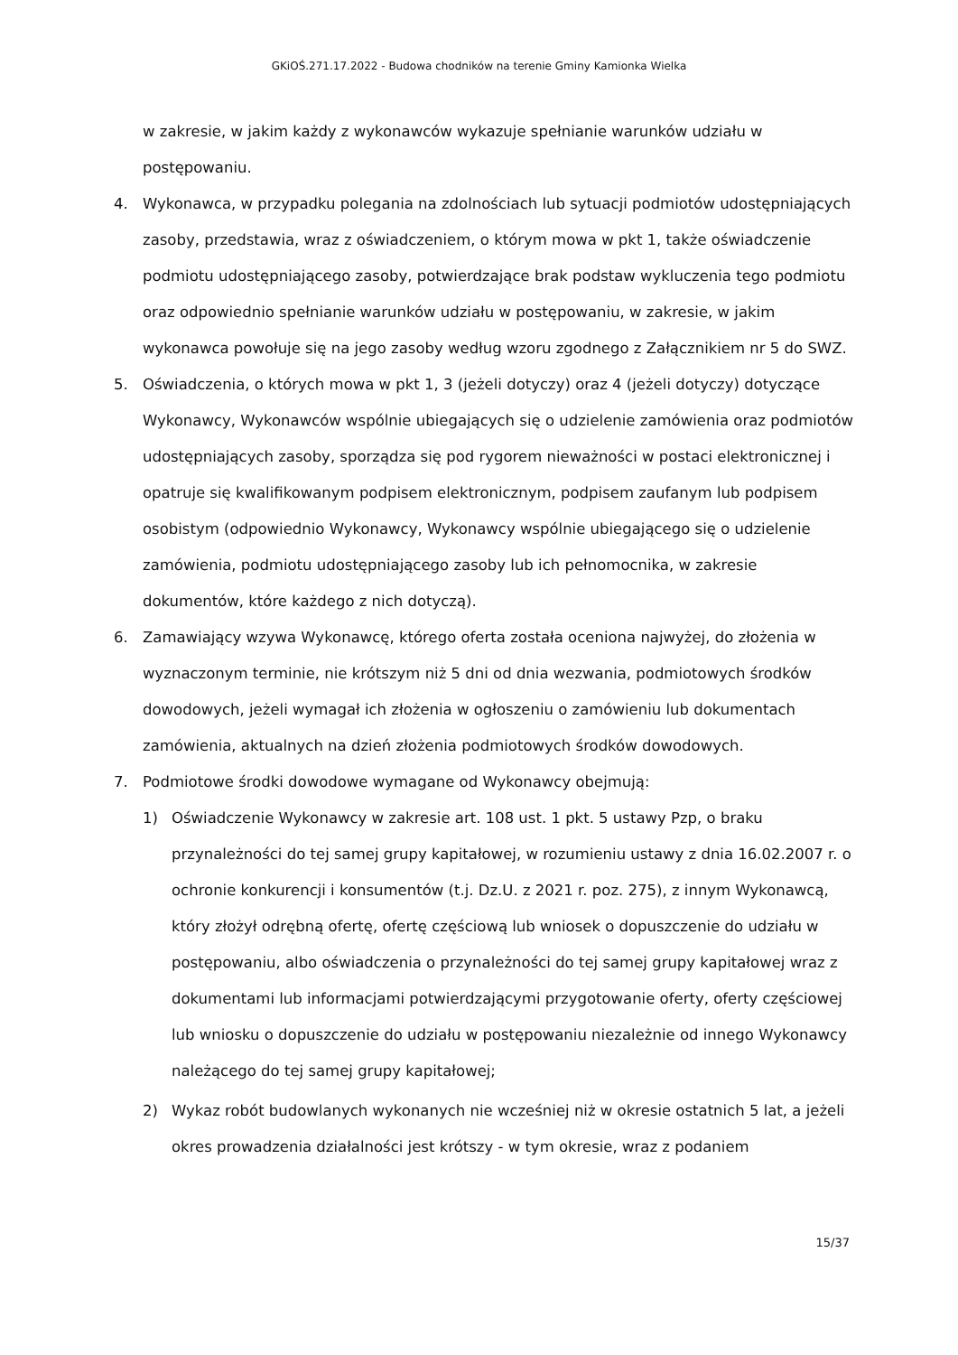GKiOŚ.271.17.2022 - Budowa chodników na terenie Gminy Kamionka Wielka
w zakresie, w jakim każdy z wykonawców wykazuje spełnianie warunków udziału w postępowaniu.
4. Wykonawca, w przypadku polegania na zdolnościach lub sytuacji podmiotów udostępniających zasoby, przedstawia, wraz z oświadczeniem, o którym mowa w pkt 1, także oświadczenie podmiotu udostępniającego zasoby, potwierdzające brak podstaw wykluczenia tego podmiotu oraz odpowiednio spełnianie warunków udziału w postępowaniu, w zakresie, w jakim wykonawca powołuje się na jego zasoby według wzoru zgodnego z Załącznikiem nr 5 do SWZ.
5. Oświadczenia, o których mowa w pkt 1, 3 (jeżeli dotyczy) oraz 4 (jeżeli dotyczy) dotyczące Wykonawcy, Wykonawców wspólnie ubiegających się o udzielenie zamówienia oraz podmiotów udostępniających zasoby, sporządza się pod rygorem nieważności w postaci elektronicznej i opatruje się kwalifikowanym podpisem elektronicznym, podpisem zaufanym lub podpisem osobistym (odpowiednio Wykonawcy, Wykonawcy wspólnie ubiegającego się o udzielenie zamówienia, podmiotu udostępniającego zasoby lub ich pełnomocnika, w zakresie dokumentów, które każdego z nich dotyczą).
6. Zamawiający wzywa Wykonawcę, którego oferta została oceniona najwyżej, do złożenia w wyznaczonym terminie, nie krótszym niż 5 dni od dnia wezwania, podmiotowych środków dowodowych, jeżeli wymagał ich złożenia w ogłoszeniu o zamówieniu lub dokumentach zamówienia, aktualnych na dzień złożenia podmiotowych środków dowodowych.
7. Podmiotowe środki dowodowe wymagane od Wykonawcy obejmują:
1) Oświadczenie Wykonawcy w zakresie art. 108 ust. 1 pkt. 5 ustawy Pzp, o braku przynależności do tej samej grupy kapitałowej, w rozumieniu ustawy z dnia 16.02.2007 r. o ochronie konkurencji i konsumentów (t.j. Dz.U. z 2021 r. poz. 275), z innym Wykonawcą, który złożył odrębną ofertę, ofertę częściową lub wniosek o dopuszczenie do udziału w postępowaniu, albo oświadczenia o przynależności do tej samej grupy kapitałowej wraz z dokumentami lub informacjami potwierdzającymi przygotowanie oferty, oferty częściowej lub wniosku o dopuszczenie do udziału w postępowaniu niezależnie od innego Wykonawcy należącego do tej samej grupy kapitałowej;
2) Wykaz robót budowlanych wykonanych nie wcześniej niż w okresie ostatnich 5 lat, a jeżeli okres prowadzenia działalności jest krótszy - w tym okresie, wraz z podaniem
15/37